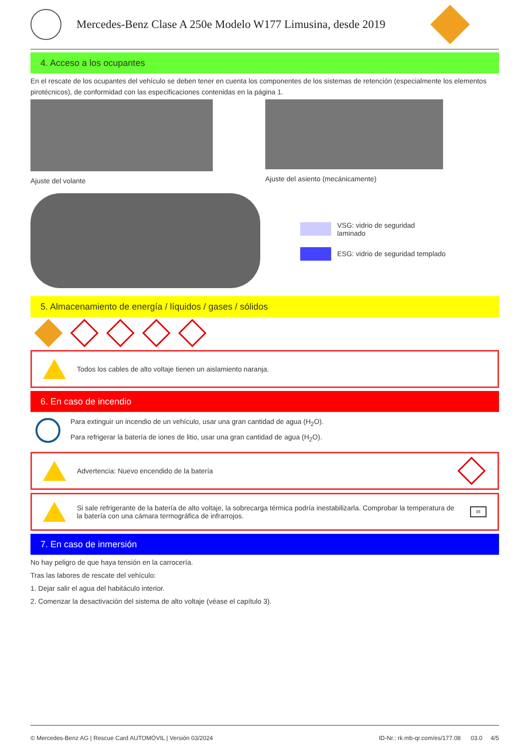Mercedes-Benz Clase A 250e Modelo W177 Limusina, desde 2019
4. Acceso a los ocupantes
En el rescate de los ocupantes del vehículo se deben tener en cuenta los componentes de los sistemas de retención (especialmente los elementos pirotécnicos), de conformidad con las especificaciones contenidas en la página 1.
Ajuste del volante Ajuste del asiento (mecánicamente)
VSG: vidrio de seguridad
laminado
ESG: vidrio de seguridad templado
5. Almacenamiento de energía / líquidos / gases / sólidos
Todos los cables de alto voltaje tienen un aislamiento naranja.
6. En caso de incendio
Para extinguir un incendio de un vehículo, usar una gran cantidad de agua (H<sub>2</sub>O).
Para refrigerar la batería de iones de litio, usar una gran cantidad de agua (H<sub>2</sub>O).
Advertencia: Nuevo encendido de la batería
Si sale refrigerante de la batería de alto voltaje, la sobrecarga térmica podría inestabilizarla. Comprobar la temperatura de la batería con una cámara termográfica de infrarrojos. IR
7. En caso de inmersión
No hay peligro de que haya tensión en la carrocería.
Tras las labores de rescate del vehículo:
1. Dejar salir el agua del habitáculo interior.
2. Comenzar la desactivación del sistema de alto voltaje (véase el capítulo 3).
© Mercedes-Benz AG | Rescue Card AUTOMÓVIL | Versión 03/2024 ID-Nr.: rk.mb-qr.com/es/177.08 03.0 4/5